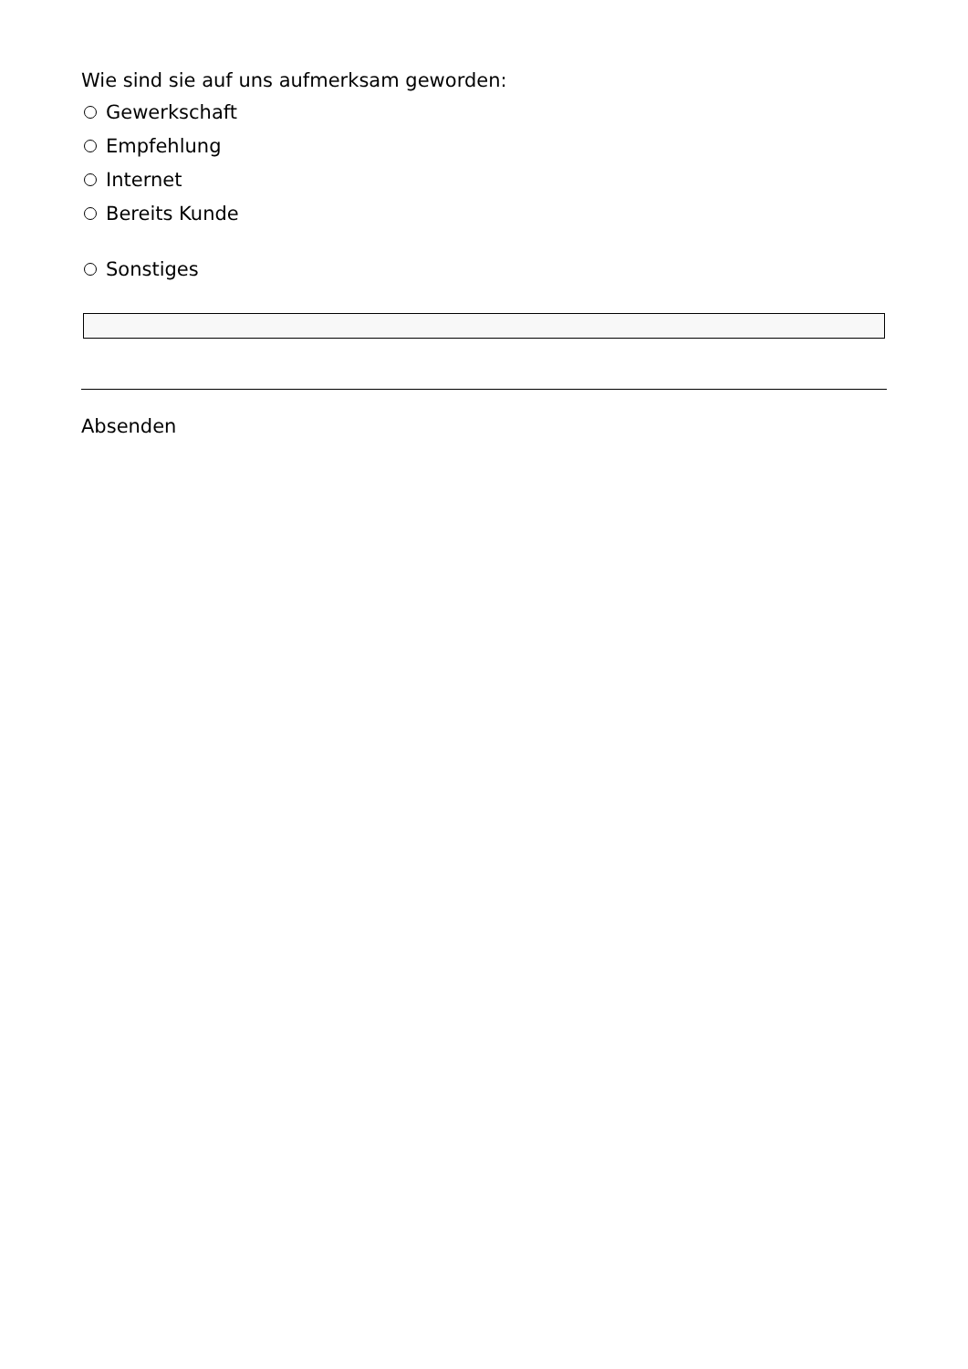Wie sind sie auf uns aufmerksam geworden:
Gewerkschaft
Empfehlung
Internet
Bereits Kunde
Sonstiges
Absenden